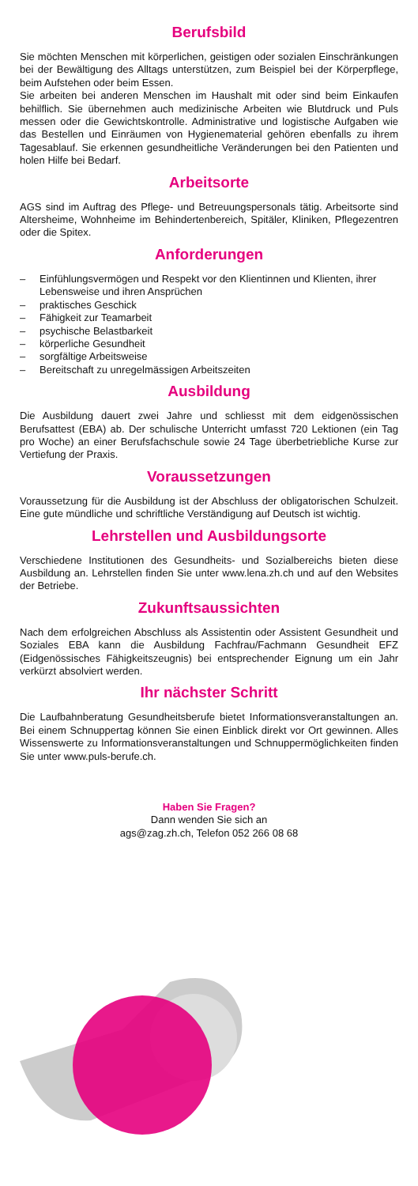Berufsbild
Sie möchten Menschen mit körperlichen, geistigen oder sozialen Einschränkungen bei der Bewältigung des Alltags unterstützen, zum Beispiel bei der Körperpflege, beim Aufstehen oder beim Essen.
Sie arbeiten bei anderen Menschen im Haushalt mit oder sind beim Einkaufen behilflich. Sie übernehmen auch medizinische Arbeiten wie Blutdruck und Puls messen oder die Gewichtskontrolle. Administrative und logistische Aufgaben wie das Bestellen und Einräumen von Hygienematerial gehören ebenfalls zu ihrem Tagesablauf. Sie erkennen gesundheitliche Veränderungen bei den Patienten und holen Hilfe bei Bedarf.
Arbeitsorte
AGS sind im Auftrag des Pflege- und Betreuungspersonals tätig. Arbeitsorte sind Altersheime, Wohnheime im Behindertenbereich, Spitäler, Kliniken, Pflegezentren oder die Spitex.
Anforderungen
– Einfühlungsvermögen und Respekt vor den Klientinnen und Klienten, ihrer Lebensweise und ihren Ansprüchen
– praktisches Geschick
– Fähigkeit zur Teamarbeit
– psychische Belastbarkeit
– körperliche Gesundheit
– sorgfältige Arbeitsweise
– Bereitschaft zu unregelmässigen Arbeitszeiten
Ausbildung
Die Ausbildung dauert zwei Jahre und schliesst mit dem eidgenössischen Berufsattest (EBA) ab. Der schulische Unterricht umfasst 720 Lektionen (ein Tag pro Woche) an einer Berufsfachschule sowie 24 Tage überbetriebliche Kurse zur Vertiefung der Praxis.
Voraussetzungen
Voraussetzung für die Ausbildung ist der Abschluss der obligatorischen Schulzeit. Eine gute mündliche und schriftliche Verständigung auf Deutsch ist wichtig.
Lehrstellen und Ausbildungsorte
Verschiedene Institutionen des Gesundheits- und Sozialbereichs bieten diese Ausbildung an. Lehrstellen finden Sie unter www.lena.zh.ch und auf den Websites der Betriebe.
Zukunftsaussichten
Nach dem erfolgreichen Abschluss als Assistentin oder Assistent Gesundheit und Soziales EBA kann die Ausbildung Fachfrau/Fachmann Gesundheit EFZ (Eidgenössisches Fähigkeitszeugnis) bei entsprechender Eignung um ein Jahr verkürzt absolviert werden.
Ihr nächster Schritt
Die Laufbahnberatung Gesundheitsberufe bietet Informationsveranstaltungen an. Bei einem Schnuppertag können Sie einen Einblick direkt vor Ort gewinnen. Alles Wissenswerte zu Informationsveranstaltungen und Schnuppermöglichkeiten finden Sie unter www.puls-berufe.ch.
Haben Sie Fragen?
Dann wenden Sie sich an
ags@zag.zh.ch, Telefon 052 266 08 68